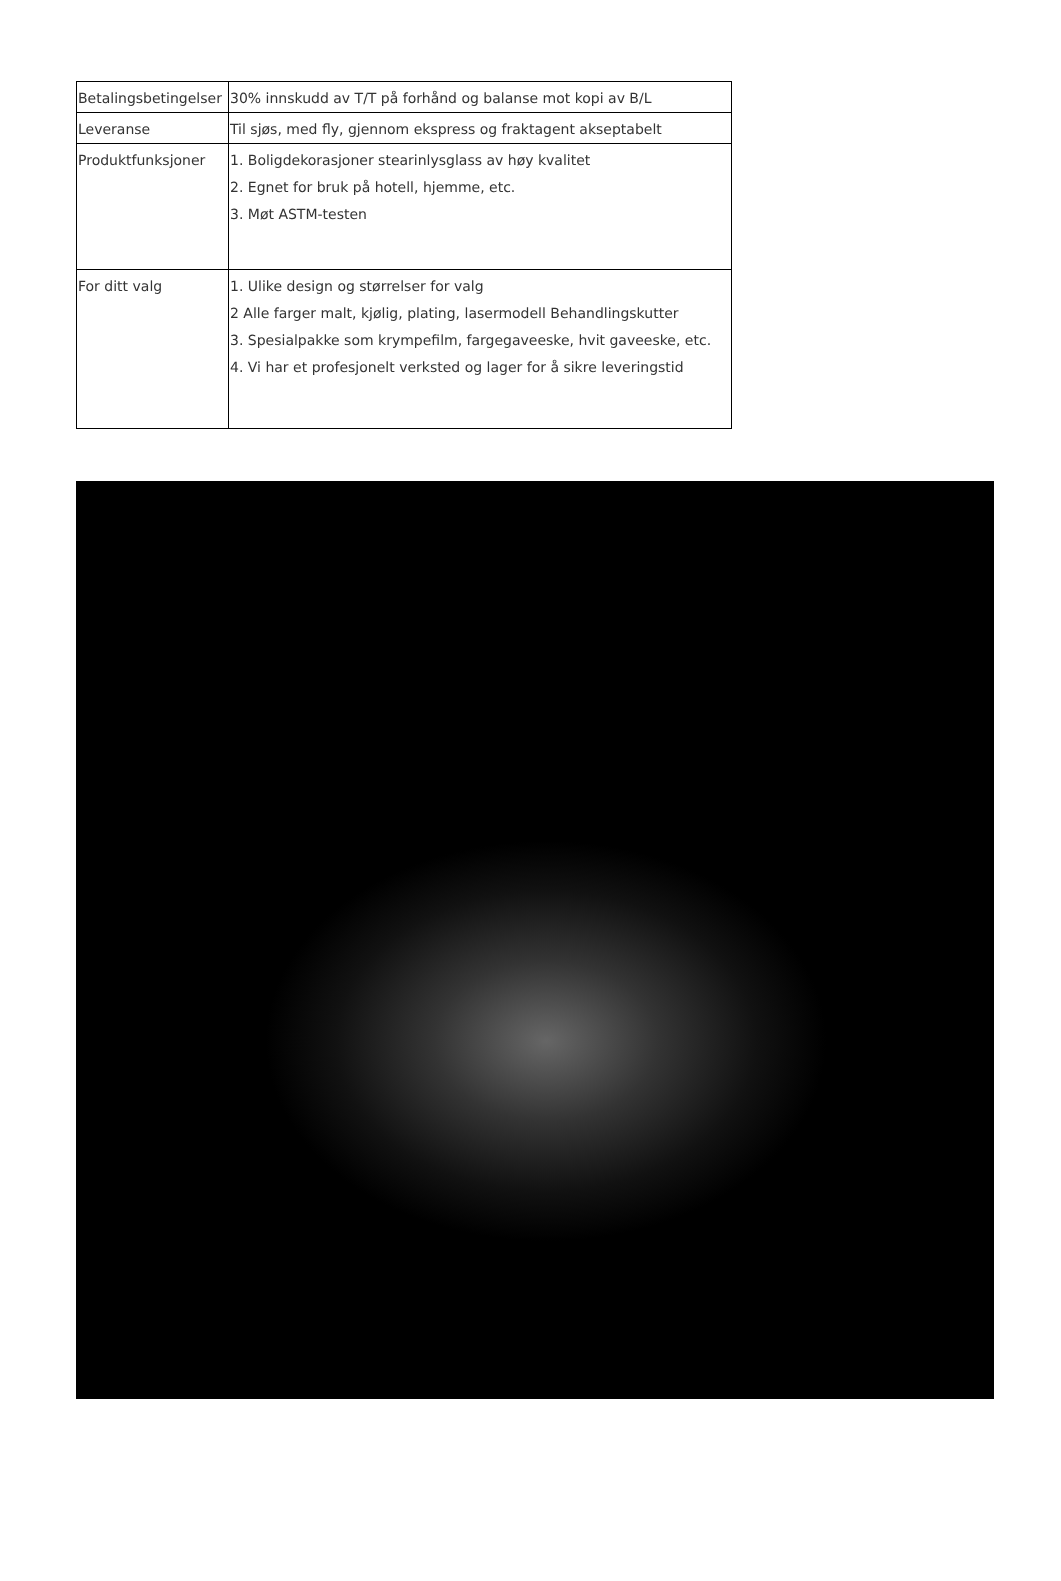| Betalingsbetingelser | 30% innskudd av T/T på forhånd og balanse mot kopi av B/L |
| Leveranse | Til sjøs, med fly, gjennom ekspress og fraktagent akseptabelt |
| Produktfunksjoner | 1. Boligdekorasjoner stearinlysglass av høy kvalitet 2. Egnet for bruk på hotell, hjemme, etc. 3. Møt ASTM-testen |
| For ditt valg | 1. Ulike design og størrelser for valg 2 Alle farger malt, kjølig, plating, lasermodell Behandlingskutter 3. Spesialpakke som krympefilm, fargegaveeske, hvit gaveeske, etc. 4. Vi har et profesjonelt verksted og lager for å sikre leveringstid |